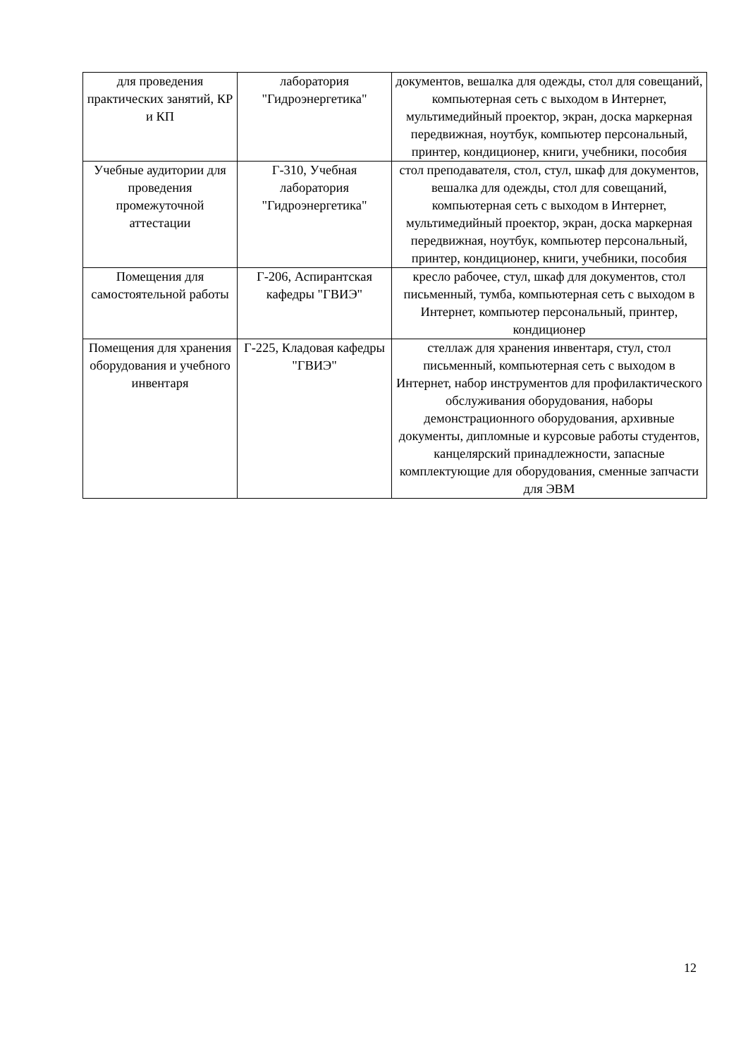| для проведения практических занятий, КР и КП | лаборатория "Гидроэнергетика" | документов, вешалка для одежды, стол для совещаний, компьютерная сеть с выходом в Интернет, мультимедийный проектор, экран, доска маркерная передвижная, ноутбук, компьютер персональный, принтер, кондиционер, книги, учебники, пособия |
| Учебные аудитории для проведения промежуточной аттестации | Г-310, Учебная лаборатория "Гидроэнергетика" | стол преподавателя, стол, стул, шкаф для документов, вешалка для одежды, стол для совещаний, компьютерная сеть с выходом в Интернет, мультимедийный проектор, экран, доска маркерная передвижная, ноутбук, компьютер персональный, принтер, кондиционер, книги, учебники, пособия |
| Помещения для самостоятельной работы | Г-206, Аспирантская кафедры "ГВИЭ" | кресло рабочее, стул, шкаф для документов, стол письменный, тумба, компьютерная сеть с выходом в Интернет, компьютер персональный, принтер, кондиционер |
| Помещения для хранения оборудования и учебного инвентаря | Г-225, Кладовая кафедры "ГВИЭ" | стеллаж для хранения инвентаря, стул, стол письменный, компьютерная сеть с выходом в Интернет, набор инструментов для профилактического обслуживания оборудования, наборы демонстрационного оборудования, архивные документы, дипломные и курсовые работы студентов, канцелярский принадлежности, запасные комплектующие для оборудования, сменные запчасти для ЭВМ |
12